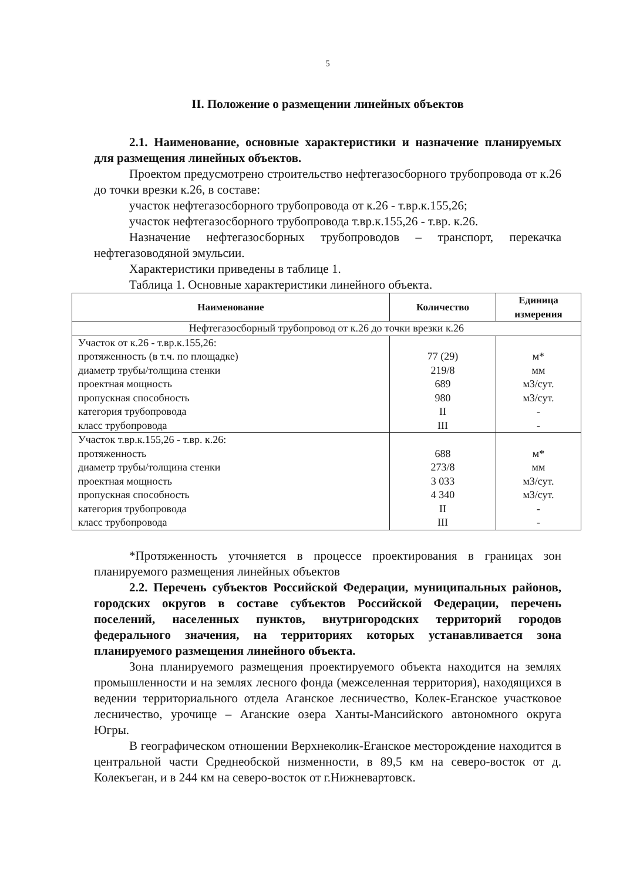5
II. Положение о размещении линейных объектов
2.1. Наименование, основные характеристики и назначение планируемых для размещения линейных объектов.
Проектом предусмотрено строительство нефтегазосборного трубопровода от к.26 до точки врезки к.26, в составе:
участок нефтегазосборного трубопровода от к.26 - т.вр.к.155,26;
участок нефтегазосборного трубопровода т.вр.к.155,26 - т.вр. к.26.
Назначение нефтегазосборных трубопроводов – транспорт, перекачка нефтегазоводяной эмульсии.
Характеристики приведены в таблице 1.
Таблица 1. Основные характеристики линейного объекта.
| Наименование | Количество | Единица измерения |
| --- | --- | --- |
| Нефтегазосборный трубопровод от к.26 до точки врезки к.26 | | |
| Участок от к.26 - т.вр.к.155,26: протяженность (в т.ч. по площадке) диаметр трубы/толщина стенки проектная мощность пропускная способность категория трубопровода класс трубопровода | 77 (29) 219/8 689 980 II III | м* мм м3/сут. м3/сут. - - |
| Участок т.вр.к.155,26 - т.вр. к.26: протяженность диаметр трубы/толщина стенки проектная мощность пропускная способность категория трубопровода класс трубопровода | 688 273/8 3 033 4 340 II III | м* мм м3/сут. м3/сут. - - |
*Протяженность уточняется в процессе проектирования в границах зон планируемого размещения линейных объектов
2.2. Перечень субъектов Российской Федерации, муниципальных районов, городских округов в составе субъектов Российской Федерации, перечень поселений, населенных пунктов, внутригородских территорий городов федерального значения, на территориях которых устанавливается зона планируемого размещения линейного объекта.
Зона планируемого размещения проектируемого объекта находится на землях промышленности и на землях лесного фонда (межселенная территория), находящихся в ведении территориального отдела Аганское лесничество, Колек-Еганское участковое лесничество, урочище – Аганские озера Ханты-Мансийского автономного округа Югры.
В географическом отношении Верхнеколик-Еганское месторождение находится в центральной части Среднеобской низменности, в 89,5 км на северо-восток от д. Колекъеган, и в 244 км на северо-восток от г.Нижневартовск.